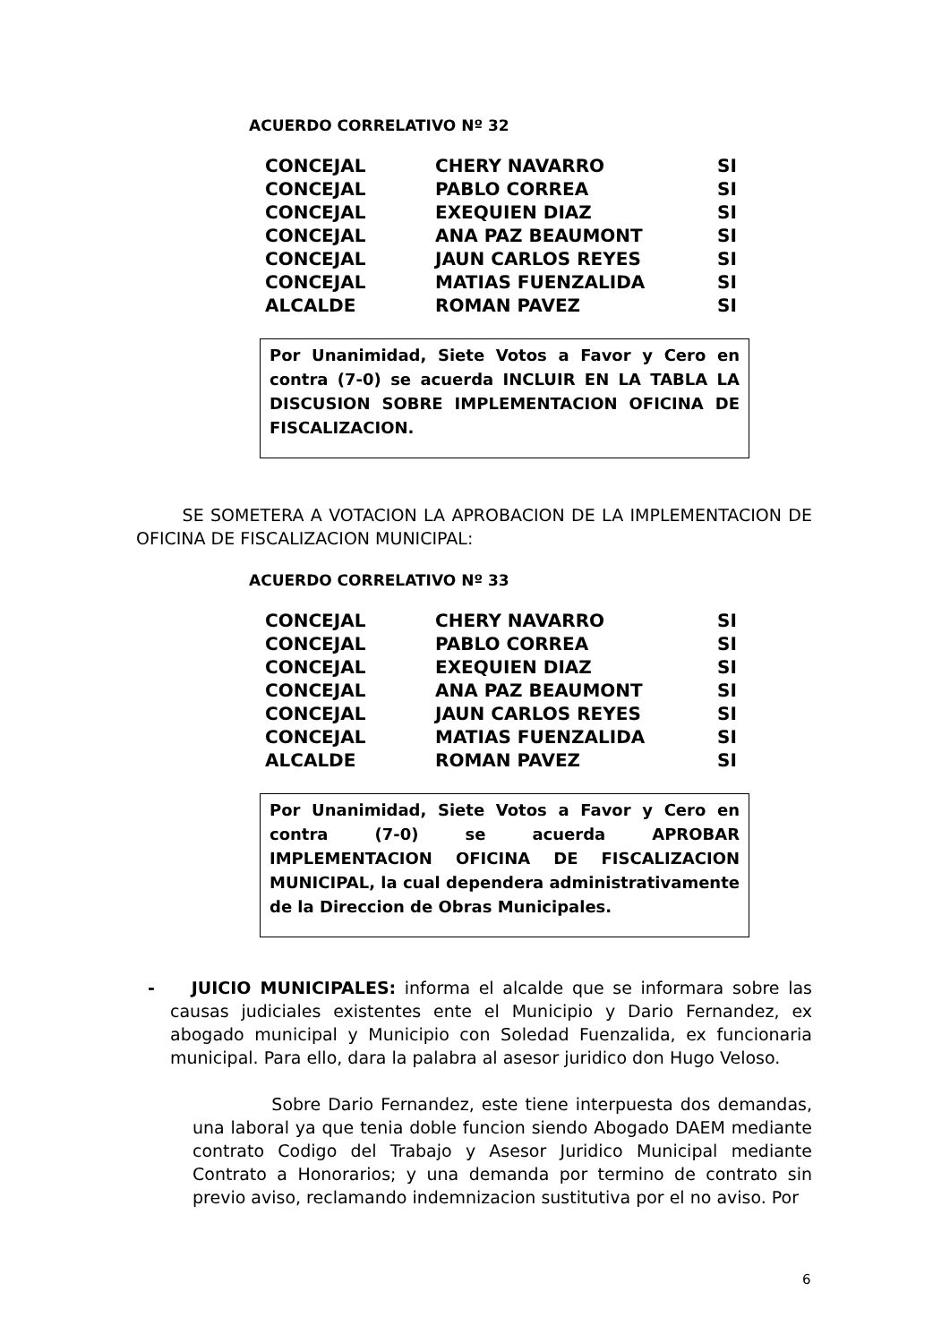ACUERDO CORRELATIVO Nº 32
| CONCEJAL | CHERY NAVARRO | SI |
| CONCEJAL | PABLO CORREA | SI |
| CONCEJAL | EXEQUIEN DIAZ | SI |
| CONCEJAL | ANA PAZ BEAUMONT | SI |
| CONCEJAL | JAUN CARLOS REYES | SI |
| CONCEJAL | MATIAS FUENZALIDA | SI |
| ALCALDE | ROMAN PAVEZ | SI |
Por Unanimidad, Siete Votos a Favor y Cero en contra (7-0) se acuerda INCLUIR EN LA TABLA LA DISCUSION SOBRE IMPLEMENTACION OFICINA DE FISCALIZACION.
SE SOMETERA A VOTACION LA APROBACION DE LA IMPLEMENTACION DE OFICINA DE FISCALIZACION MUNICIPAL:
ACUERDO CORRELATIVO Nº 33
| CONCEJAL | CHERY NAVARRO | SI |
| CONCEJAL | PABLO CORREA | SI |
| CONCEJAL | EXEQUIEN DIAZ | SI |
| CONCEJAL | ANA PAZ BEAUMONT | SI |
| CONCEJAL | JAUN CARLOS REYES | SI |
| CONCEJAL | MATIAS FUENZALIDA | SI |
| ALCALDE | ROMAN PAVEZ | SI |
Por Unanimidad, Siete Votos a Favor y Cero en contra (7-0) se acuerda APROBAR IMPLEMENTACION OFICINA DE FISCALIZACION MUNICIPAL, la cual dependera administrativamente de la Direccion de Obras Municipales.
- JUICIO MUNICIPALES: informa el alcalde que se informara sobre las causas judiciales existentes ente el Municipio y Dario Fernandez, ex abogado municipal y Municipio con Soledad Fuenzalida, ex funcionaria municipal. Para ello, dara la palabra al asesor juridico don Hugo Veloso.
Sobre Dario Fernandez, este tiene interpuesta dos demandas, una laboral ya que tenia doble funcion siendo Abogado DAEM mediante contrato Codigo del Trabajo y Asesor Juridico Municipal mediante Contrato a Honorarios; y una demanda por termino de contrato sin previo aviso, reclamando indemnizacion sustitutiva por el no aviso. Por
6